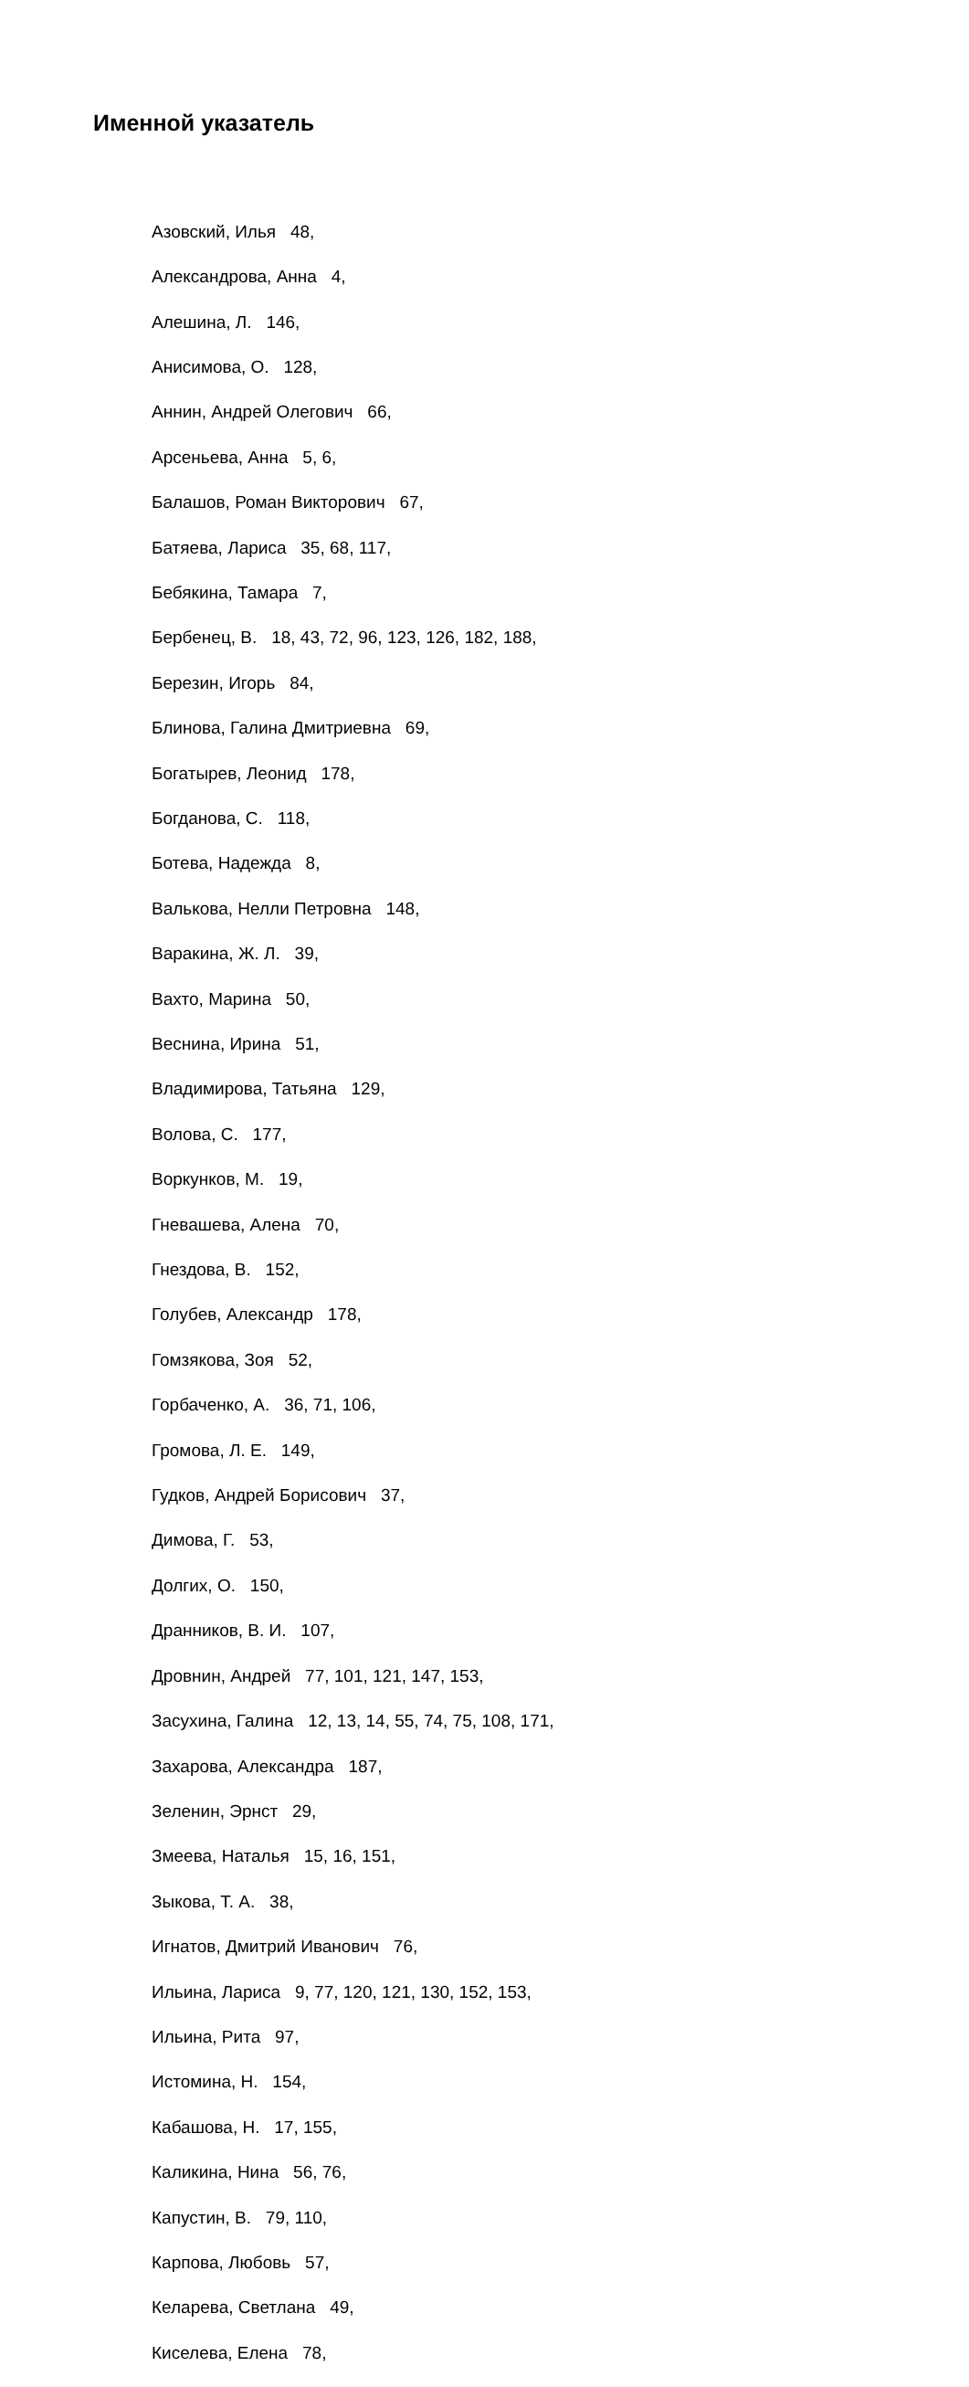Именной указатель
Азовский, Илья 48,
Александрова, Анна 4,
Алешина, Л. 146,
Анисимова, О. 128,
Аннин, Андрей Олегович 66,
Арсеньева, Анна 5, 6,
Балашов, Роман Викторович 67,
Батяева, Лариса 35, 68, 117,
Бебякина, Тамара 7,
Бербенец, В. 18, 43, 72, 96, 123, 126, 182, 188,
Березин, Игорь 84,
Блинова, Галина Дмитриевна 69,
Богатырев, Леонид 178,
Богданова, С. 118,
Ботева, Надежда 8,
Валькова, Нелли Петровна 148,
Варакина, Ж. Л. 39,
Вахто, Марина 50,
Веснина, Ирина 51,
Владимирова, Татьяна 129,
Волова, С. 177,
Воркунков, М. 19,
Гневашева, Алена 70,
Гнездова, В. 152,
Голубев, Александр 178,
Гомзякова, Зоя 52,
Горбаченко, А. 36, 71, 106,
Громова, Л. Е. 149,
Гудков, Андрей Борисович 37,
Димова, Г. 53,
Долгих, О. 150,
Дранников, В. И. 107,
Дровнин, Андрей 77, 101, 121, 147, 153,
Засухина, Галина 12, 13, 14, 55, 74, 75, 108, 171,
Захарова, Александра 187,
Зеленин, Эрнст 29,
Змеева, Наталья 15, 16, 151,
Зыкова, Т. А. 38,
Игнатов, Дмитрий Иванович 76,
Ильина, Лариса 9, 77, 120, 121, 130, 152, 153,
Ильина, Рита 97,
Истомина, Н. 154,
Кабашова, Н. 17, 155,
Каликина, Нина 56, 76,
Капустин, В. 79, 110,
Карпова, Любовь 57,
Келарева, Светлана 49,
Киселева, Елена 78,